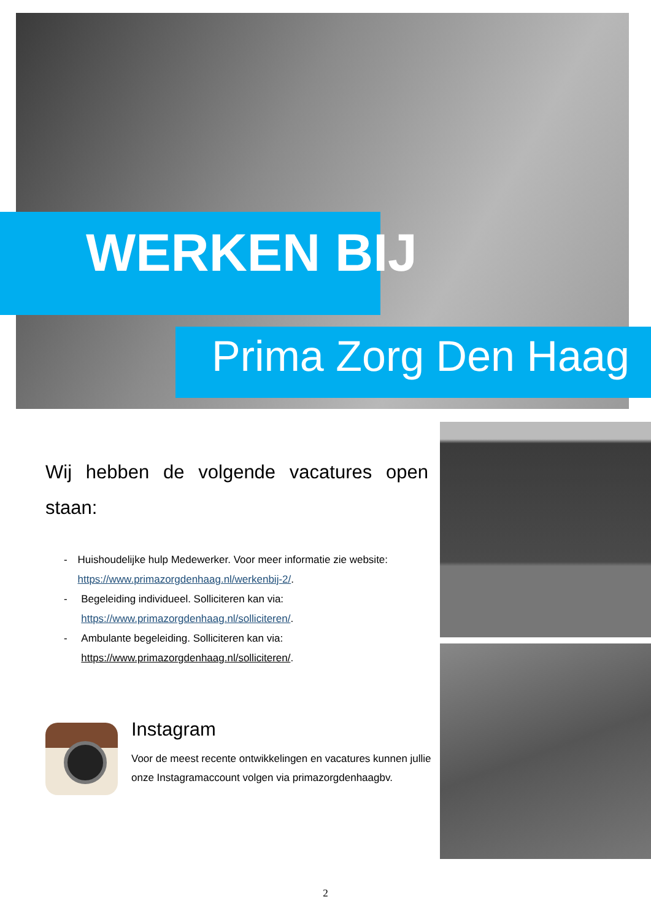WERKEN BIJ
Prima Zorg Den Haag
Wij hebben de volgende vacatures open staan:
- Huishoudelijke hulp Medewerker. Voor meer informatie zie website: https://www.primazorgdenhaag.nl/werkenbij-2/.
- Begeleiding individueel. Solliciteren kan via: https://www.primazorgdenhaag.nl/solliciteren/.
- Ambulante begeleiding. Solliciteren kan via: https://www.primazorgdenhaag.nl/solliciteren/.
Instagram
Voor de meest recente ontwikkelingen en vacatures kunnen jullie onze Instagramaccount volgen via primazorgdenhaagbv.
2